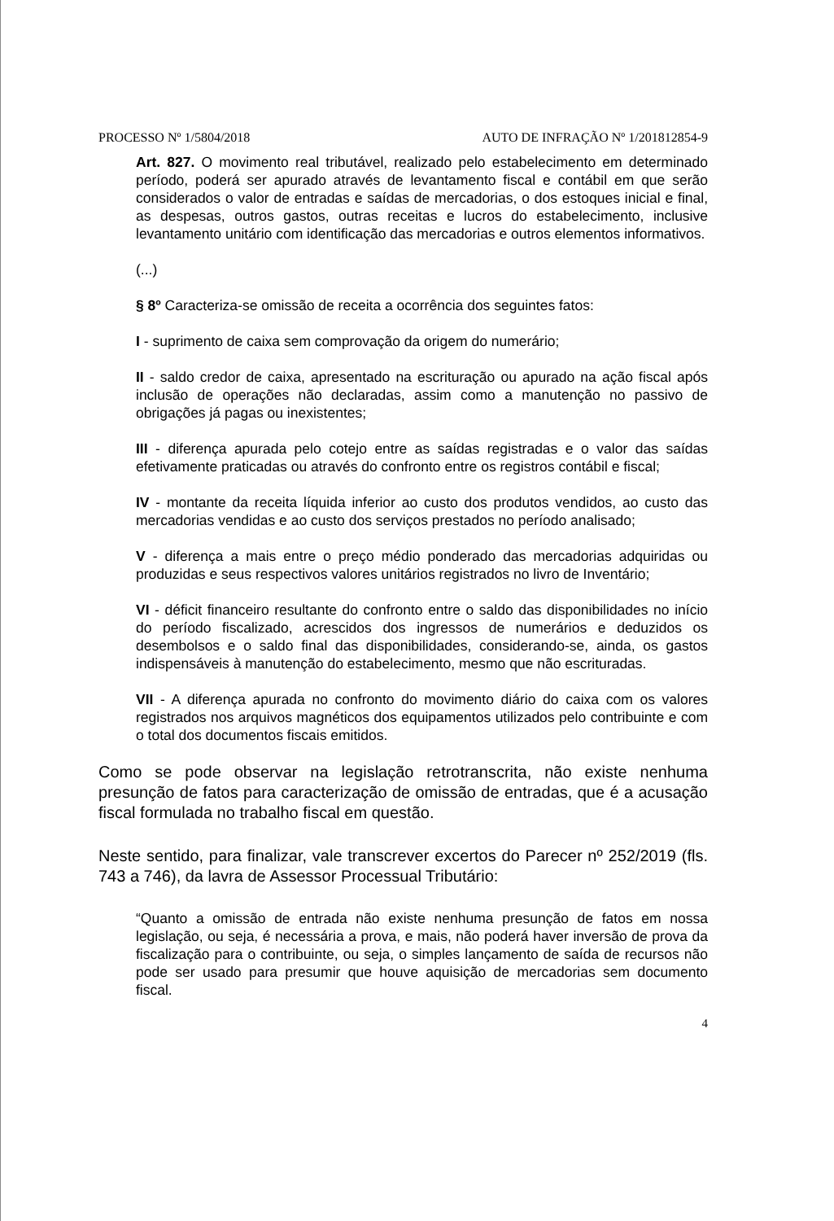PROCESSO Nº 1/5804/2018 AUTO DE INFRAÇÃO Nº 1/201812854-9
Art. 827. O movimento real tributável, realizado pelo estabelecimento em determinado período, poderá ser apurado através de levantamento fiscal e contábil em que serão considerados o valor de entradas e saídas de mercadorias, o dos estoques inicial e final, as despesas, outros gastos, outras receitas e lucros do estabelecimento, inclusive levantamento unitário com identificação das mercadorias e outros elementos informativos.
(...)
§ 8º Caracteriza-se omissão de receita a ocorrência dos seguintes fatos:
I - suprimento de caixa sem comprovação da origem do numerário;
II - saldo credor de caixa, apresentado na escrituração ou apurado na ação fiscal após inclusão de operações não declaradas, assim como a manutenção no passivo de obrigações já pagas ou inexistentes;
III - diferença apurada pelo cotejo entre as saídas registradas e o valor das saídas efetivamente praticadas ou através do confronto entre os registros contábil e fiscal;
IV - montante da receita líquida inferior ao custo dos produtos vendidos, ao custo das mercadorias vendidas e ao custo dos serviços prestados no período analisado;
V - diferença a mais entre o preço médio ponderado das mercadorias adquiridas ou produzidas e seus respectivos valores unitários registrados no livro de Inventário;
VI - déficit financeiro resultante do confronto entre o saldo das disponibilidades no início do período fiscalizado, acrescidos dos ingressos de numerários e deduzidos os desembolsos e o saldo final das disponibilidades, considerando-se, ainda, os gastos indispensáveis à manutenção do estabelecimento, mesmo que não escrituradas.
VII - A diferença apurada no confronto do movimento diário do caixa com os valores registrados nos arquivos magnéticos dos equipamentos utilizados pelo contribuinte e com o total dos documentos fiscais emitidos.
Como se pode observar na legislação retrotranscrita, não existe nenhuma presunção de fatos para caracterização de omissão de entradas, que é a acusação fiscal formulada no trabalho fiscal em questão.
Neste sentido, para finalizar, vale transcrever excertos do Parecer nº 252/2019 (fls. 743 a 746), da lavra de Assessor Processual Tributário:
“Quanto a omissão de entrada não existe nenhuma presunção de fatos em nossa legislação, ou seja, é necessária a prova, e mais, não poderá haver inversão de prova da fiscalização para o contribuinte, ou seja, o simples lançamento de saída de recursos não pode ser usado para presumir que houve aquisição de mercadorias sem documento fiscal.
4